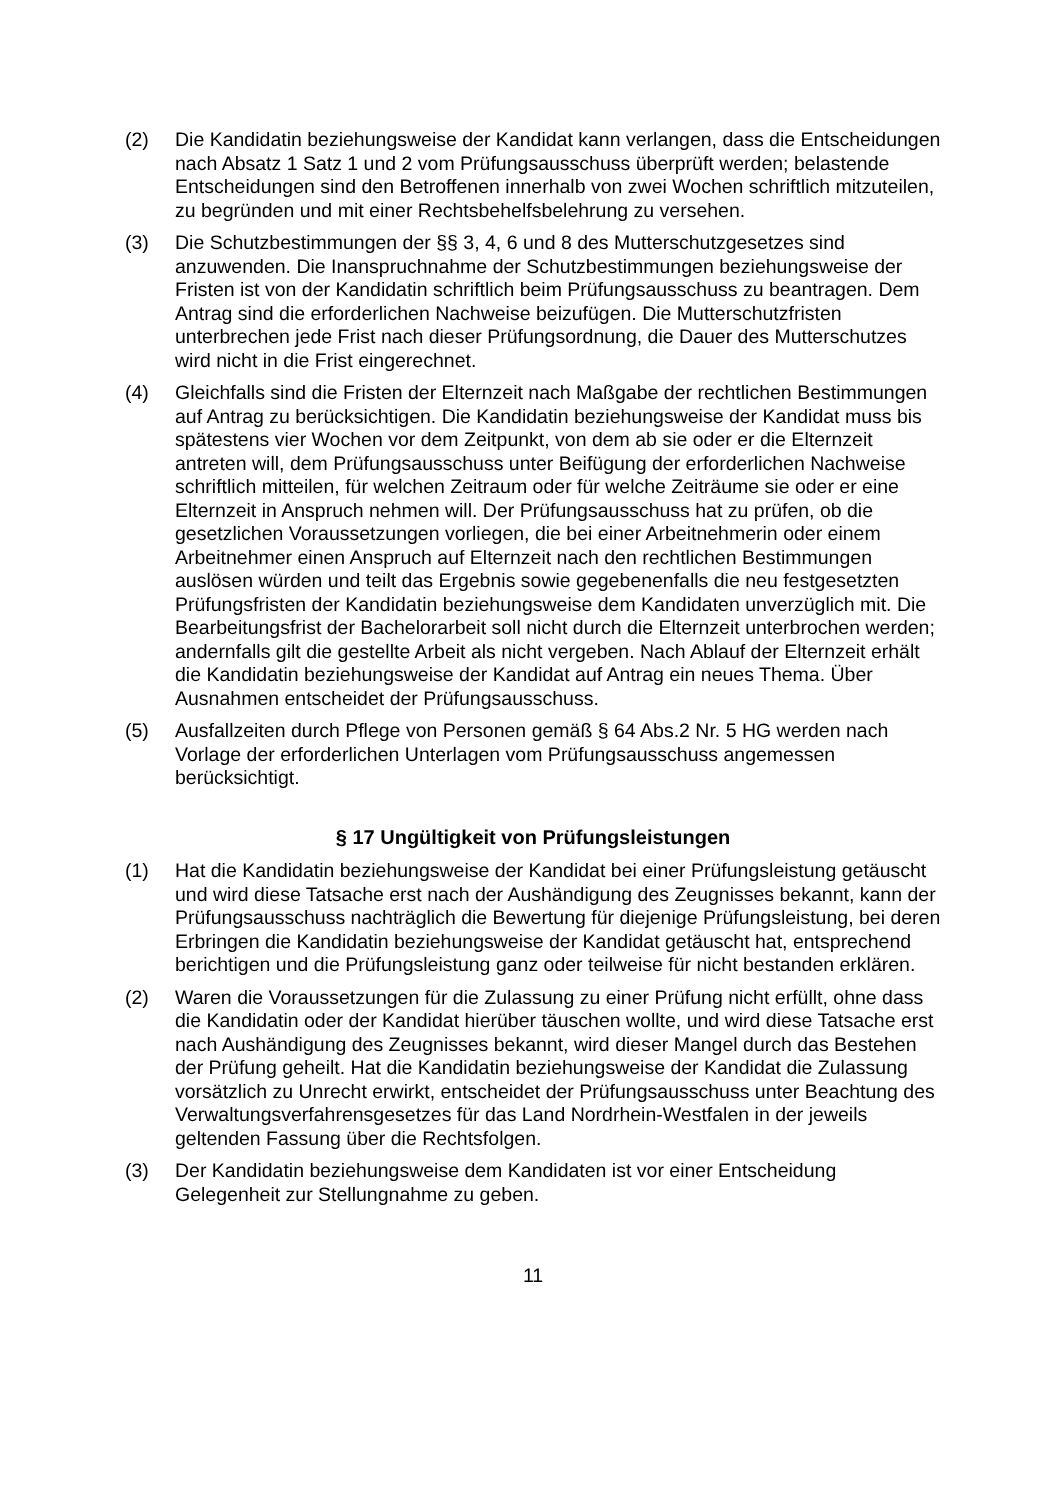(2) Die Kandidatin beziehungsweise der Kandidat kann verlangen, dass die Entscheidungen nach Absatz 1 Satz 1 und 2 vom Prüfungsausschuss überprüft werden; belastende Entscheidungen sind den Betroffenen innerhalb von zwei Wochen schriftlich mitzuteilen, zu begründen und mit einer Rechtsbehelfsbelehrung zu versehen.
(3) Die Schutzbestimmungen der §§ 3, 4, 6 und 8 des Mutterschutzgesetzes sind anzuwenden. Die Inanspruchnahme der Schutzbestimmungen beziehungsweise der Fristen ist von der Kandidatin schriftlich beim Prüfungsausschuss zu beantragen. Dem Antrag sind die erforderlichen Nachweise beizufügen. Die Mutterschutzfristen unterbrechen jede Frist nach dieser Prüfungsordnung, die Dauer des Mutterschutzes wird nicht in die Frist eingerechnet.
(4) Gleichfalls sind die Fristen der Elternzeit nach Maßgabe der rechtlichen Bestimmungen auf Antrag zu berücksichtigen. Die Kandidatin beziehungsweise der Kandidat muss bis spätestens vier Wochen vor dem Zeitpunkt, von dem ab sie oder er die Elternzeit antreten will, dem Prüfungsausschuss unter Beifügung der erforderlichen Nachweise schriftlich mitteilen, für welchen Zeitraum oder für welche Zeiträume sie oder er eine Elternzeit in Anspruch nehmen will. Der Prüfungsausschuss hat zu prüfen, ob die gesetzlichen Voraussetzungen vorliegen, die bei einer Arbeitnehmerin oder einem Arbeitnehmer einen Anspruch auf Elternzeit nach den rechtlichen Bestimmungen auslösen würden und teilt das Ergebnis sowie gegebenenfalls die neu festgesetzten Prüfungsfristen der Kandidatin beziehungsweise dem Kandidaten unverzüglich mit. Die Bearbeitungsfrist der Bachelorarbeit soll nicht durch die Elternzeit unterbrochen werden; andernfalls gilt die gestellte Arbeit als nicht vergeben. Nach Ablauf der Elternzeit erhält die Kandidatin beziehungsweise der Kandidat auf Antrag ein neues Thema. Über Ausnahmen entscheidet der Prüfungsausschuss.
(5) Ausfallzeiten durch Pflege von Personen gemäß § 64 Abs.2 Nr. 5 HG werden nach Vorlage der erforderlichen Unterlagen vom Prüfungsausschuss angemessen berücksichtigt.
§ 17 Ungültigkeit von Prüfungsleistungen
(1) Hat die Kandidatin beziehungsweise der Kandidat bei einer Prüfungsleistung getäuscht und wird diese Tatsache erst nach der Aushändigung des Zeugnisses bekannt, kann der Prüfungsausschuss nachträglich die Bewertung für diejenige Prüfungsleistung, bei deren Erbringen die Kandidatin beziehungsweise der Kandidat getäuscht hat, entsprechend berichtigen und die Prüfungsleistung ganz oder teilweise für nicht bestanden erklären.
(2) Waren die Voraussetzungen für die Zulassung zu einer Prüfung nicht erfüllt, ohne dass die Kandidatin oder der Kandidat hierüber täuschen wollte, und wird diese Tatsache erst nach Aushändigung des Zeugnisses bekannt, wird dieser Mangel durch das Bestehen der Prüfung geheilt. Hat die Kandidatin beziehungsweise der Kandidat die Zulassung vorsätzlich zu Unrecht erwirkt, entscheidet der Prüfungsausschuss unter Beachtung des Verwaltungsverfahrensgesetzes für das Land Nordrhein-Westfalen in der jeweils geltenden Fassung über die Rechtsfolgen.
(3) Der Kandidatin beziehungsweise dem Kandidaten ist vor einer Entscheidung Gelegenheit zur Stellungnahme zu geben.
11